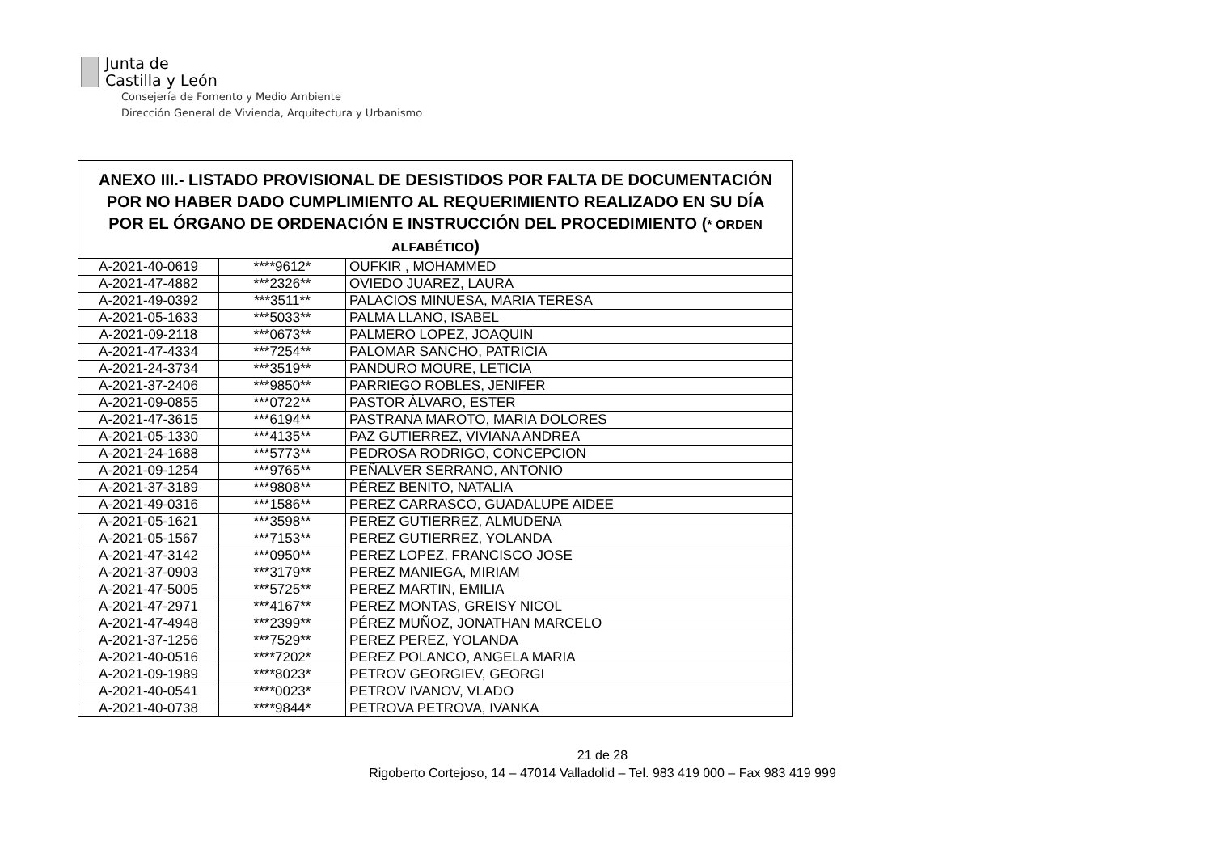Junta de
Castilla y León
Consejería de Fomento y Medio Ambiente
Dirección General de Vivienda, Arquitectura y Urbanismo
| ANEXO III.- LISTADO PROVISIONAL DE DESISTIDOS POR FALTA DE DOCUMENTACIÓN POR NO HABER DADO CUMPLIMIENTO AL REQUERIMIENTO REALIZADO EN SU DÍA POR EL ÓRGANO DE ORDENACIÓN E INSTRUCCIÓN DEL PROCEDIMIENTO ( * ORDEN ALFABÉTICO ) | | |
| --- | --- | --- |
| A-2021-40-0619 | ****9612* | OUFKIR , MOHAMMED |
| A-2021-47-4882 | ***2326** | OVIEDO JUAREZ, LAURA |
| A-2021-49-0392 | ***3511** | PALACIOS MINUESA, MARIA TERESA |
| A-2021-05-1633 | ***5033** | PALMA LLANO, ISABEL |
| A-2021-09-2118 | ***0673** | PALMERO LOPEZ, JOAQUIN |
| A-2021-47-4334 | ***7254** | PALOMAR SANCHO, PATRICIA |
| A-2021-24-3734 | ***3519** | PANDURO MOURE, LETICIA |
| A-2021-37-2406 | ***9850** | PARRIEGO ROBLES, JENIFER |
| A-2021-09-0855 | ***0722** | PASTOR ÁLVARO, ESTER |
| A-2021-47-3615 | ***6194** | PASTRANA MAROTO, MARIA DOLORES |
| A-2021-05-1330 | ***4135** | PAZ GUTIERREZ, VIVIANA ANDREA |
| A-2021-24-1688 | ***5773** | PEDROSA RODRIGO, CONCEPCION |
| A-2021-09-1254 | ***9765** | PEÑALVER SERRANO, ANTONIO |
| A-2021-37-3189 | ***9808** | PÉREZ BENITO, NATALIA |
| A-2021-49-0316 | ***1586** | PEREZ CARRASCO, GUADALUPE AIDEE |
| A-2021-05-1621 | ***3598** | PEREZ GUTIERREZ, ALMUDENA |
| A-2021-05-1567 | ***7153** | PEREZ GUTIERREZ, YOLANDA |
| A-2021-47-3142 | ***0950** | PEREZ LOPEZ, FRANCISCO JOSE |
| A-2021-37-0903 | ***3179** | PEREZ MANIEGA, MIRIAM |
| A-2021-47-5005 | ***5725** | PEREZ MARTIN, EMILIA |
| A-2021-47-2971 | ***4167** | PEREZ MONTAS, GREISY NICOL |
| A-2021-47-4948 | ***2399** | PÉREZ MUÑOZ, JONATHAN MARCELO |
| A-2021-37-1256 | ***7529** | PEREZ PEREZ, YOLANDA |
| A-2021-40-0516 | ****7202* | PEREZ POLANCO, ANGELA MARIA |
| A-2021-09-1989 | ****8023* | PETROV GEORGIEV, GEORGI |
| A-2021-40-0541 | ****0023* | PETROV IVANOV, VLADO |
| A-2021-40-0738 | ****9844* | PETROVA PETROVA, IVANKA |
21 de 28
Rigoberto Cortejoso, 14 – 47014 Valladolid – Tel. 983 419 000 – Fax 983 419 999